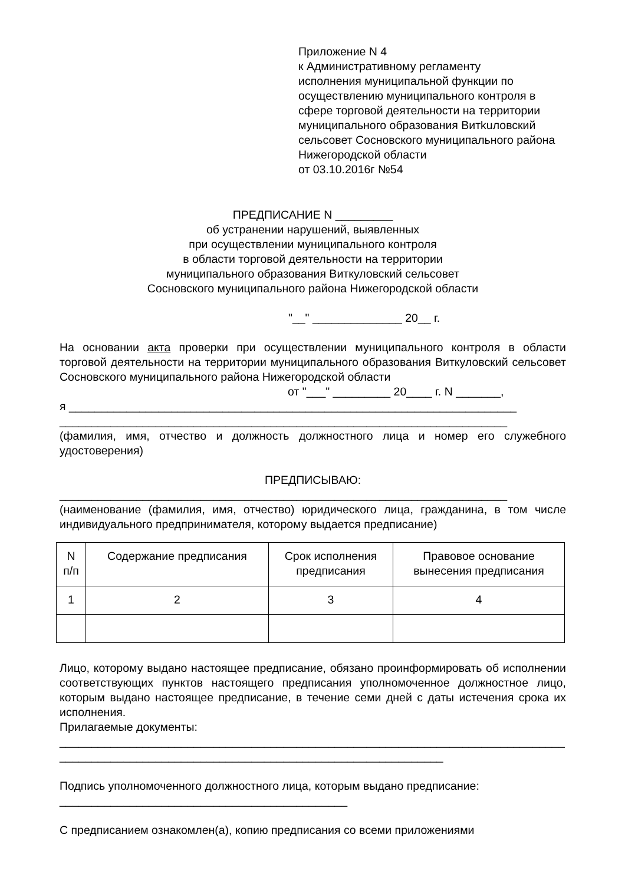Приложение N 4
к Административному регламенту
исполнения муниципальной функции по
осуществлению муниципального контроля в
сфере торговой деятельности на территории
муниципального образования Витkuловский
сельсовет Сосновского муниципального района
Нижегородской области
от 03.10.2016г №54
ПРЕДПИСАНИЕ N _________
об устранении нарушений, выявленных
при осуществлении муниципального контроля
в области торговой деятельности на территории
муниципального образования Виткуловский сельсовет
Сосновского муниципального района Нижегородской области
"__" ______________ 20__ г.
На основании акта проверки при осуществлении муниципального контроля в области торговой деятельности на территории муниципального образования Виткуловский сельсовет Сосновского муниципального района Нижегородской области
от "___" _________ 20____ г. N _______,
я ______________________________________________________________________
______________________________________________________________________
(фамилия, имя, отчество и должность должностного лица и номер его служебного удостоверения)
ПРЕДПИСЫВАЮ:
______________________________________________________________________
(наименование (фамилия, имя, отчество) юридического лица, гражданина, в том числе индивидуального предпринимателя, которому выдается предписание)
| N п/п | Содержание предписания | Срок исполнения предписания | Правовое основание вынесения предписания |
| 1 | 2 | 3 | 4 |
Лицо, которому выдано настоящее предписание, обязано проинформировать об исполнении соответствующих пунктов настоящего предписания уполномоченное должностное лицо, которым выдано настоящее предписание, в течение семи дней с даты истечения срока их исполнения.
Прилагаемые документы:
_______________________________________________________________________________
____________________________________________________________
Подпись уполномоченного должностного лица, которым выдано предписание:
_____________________________________________
С предписанием ознакомлен(а), копию предписания со всеми приложениями